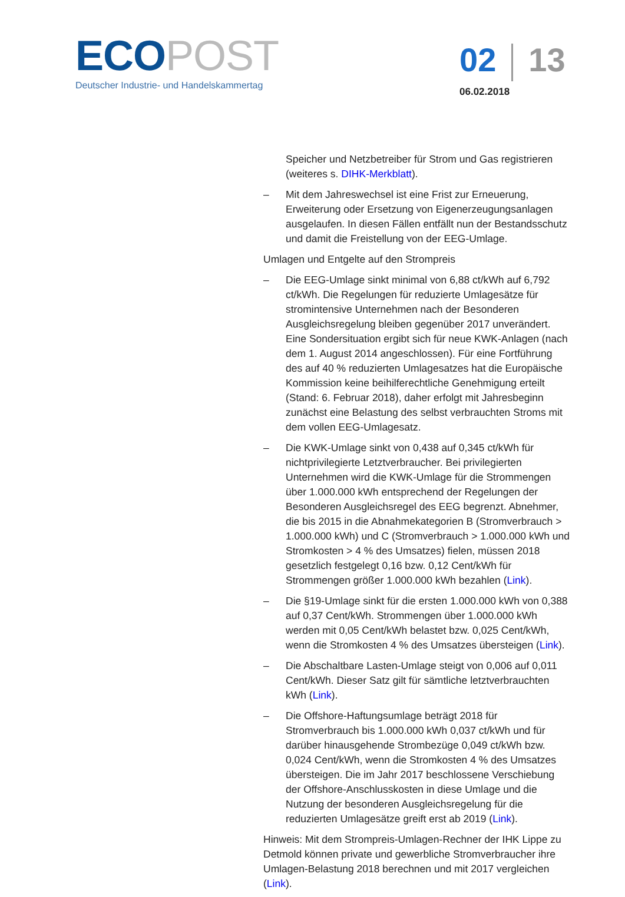ECO POST
Deutscher Industrie- und Handelskammertag
02 13
06.02.2018
Speicher und Netzbetreiber für Strom und Gas registrieren (weiteres s. DIHK-Merkblatt).
– Mit dem Jahreswechsel ist eine Frist zur Erneuerung, Erweiterung oder Ersetzung von Eigenerzeugungsanlagen ausgelaufen. In diesen Fällen entfällt nun der Bestandsschutz und damit die Freistellung von der EEG-Umlage.
Umlagen und Entgelte auf den Strompreis
– Die EEG-Umlage sinkt minimal von 6,88 ct/kWh auf 6,792 ct/kWh. Die Regelungen für reduzierte Umlagesätze für stromintensive Unternehmen nach der Besonderen Ausgleichsregelung bleiben gegenüber 2017 unverändert. Eine Sondersituation ergibt sich für neue KWK-Anlagen (nach dem 1. August 2014 angeschlossen). Für eine Fortführung des auf 40 % reduzierten Umlagesatzes hat die Europäische Kommission keine beihilferechtliche Genehmigung erteilt (Stand: 6. Februar 2018), daher erfolgt mit Jahresbeginn zunächst eine Belastung des selbst verbrauchten Stroms mit dem vollen EEG-Umlagesatz.
– Die KWK-Umlage sinkt von 0,438 auf 0,345 ct/kWh für nichtprivilegierte Letztverbraucher. Bei privilegierten Unternehmen wird die KWK-Umlage für die Strommengen über 1.000.000 kWh entsprechend der Regelungen der Besonderen Ausgleichsregel des EEG begrenzt. Abnehmer, die bis 2015 in die Abnahmekategorien B (Stromverbrauch > 1.000.000 kWh) und C (Stromverbrauch > 1.000.000 kWh und Stromkosten > 4 % des Umsatzes) fielen, müssen 2018 gesetzlich festgelegt 0,16 bzw. 0,12 Cent/kWh für Strommengen größer 1.000.000 kWh bezahlen (Link).
– Die §19-Umlage sinkt für die ersten 1.000.000 kWh von 0,388 auf 0,37 Cent/kWh. Strommengen über 1.000.000 kWh werden mit 0,05 Cent/kWh belastet bzw. 0,025 Cent/kWh, wenn die Stromkosten 4 % des Umsatzes übersteigen (Link).
– Die Abschaltbare Lasten-Umlage steigt von 0,006 auf 0,011 Cent/kWh. Dieser Satz gilt für sämtliche letztverbrauchten kWh (Link).
– Die Offshore-Haftungsumlage beträgt 2018 für Stromverbrauch bis 1.000.000 kWh 0,037 ct/kWh und für darüber hinausgehende Strombezüge 0,049 ct/kWh bzw. 0,024 Cent/kWh, wenn die Stromkosten 4 % des Umsatzes übersteigen. Die im Jahr 2017 beschlossene Verschiebung der Offshore-Anschlusskosten in diese Umlage und die Nutzung der besonderen Ausgleichsregelung für die reduzierten Umlagesätze greift erst ab 2019 (Link).
Hinweis: Mit dem Strompreis-Umlagen-Rechner der IHK Lippe zu Detmold können private und gewerbliche Stromverbraucher ihre Umlagen-Belastung 2018 berechnen und mit 2017 vergleichen (Link).